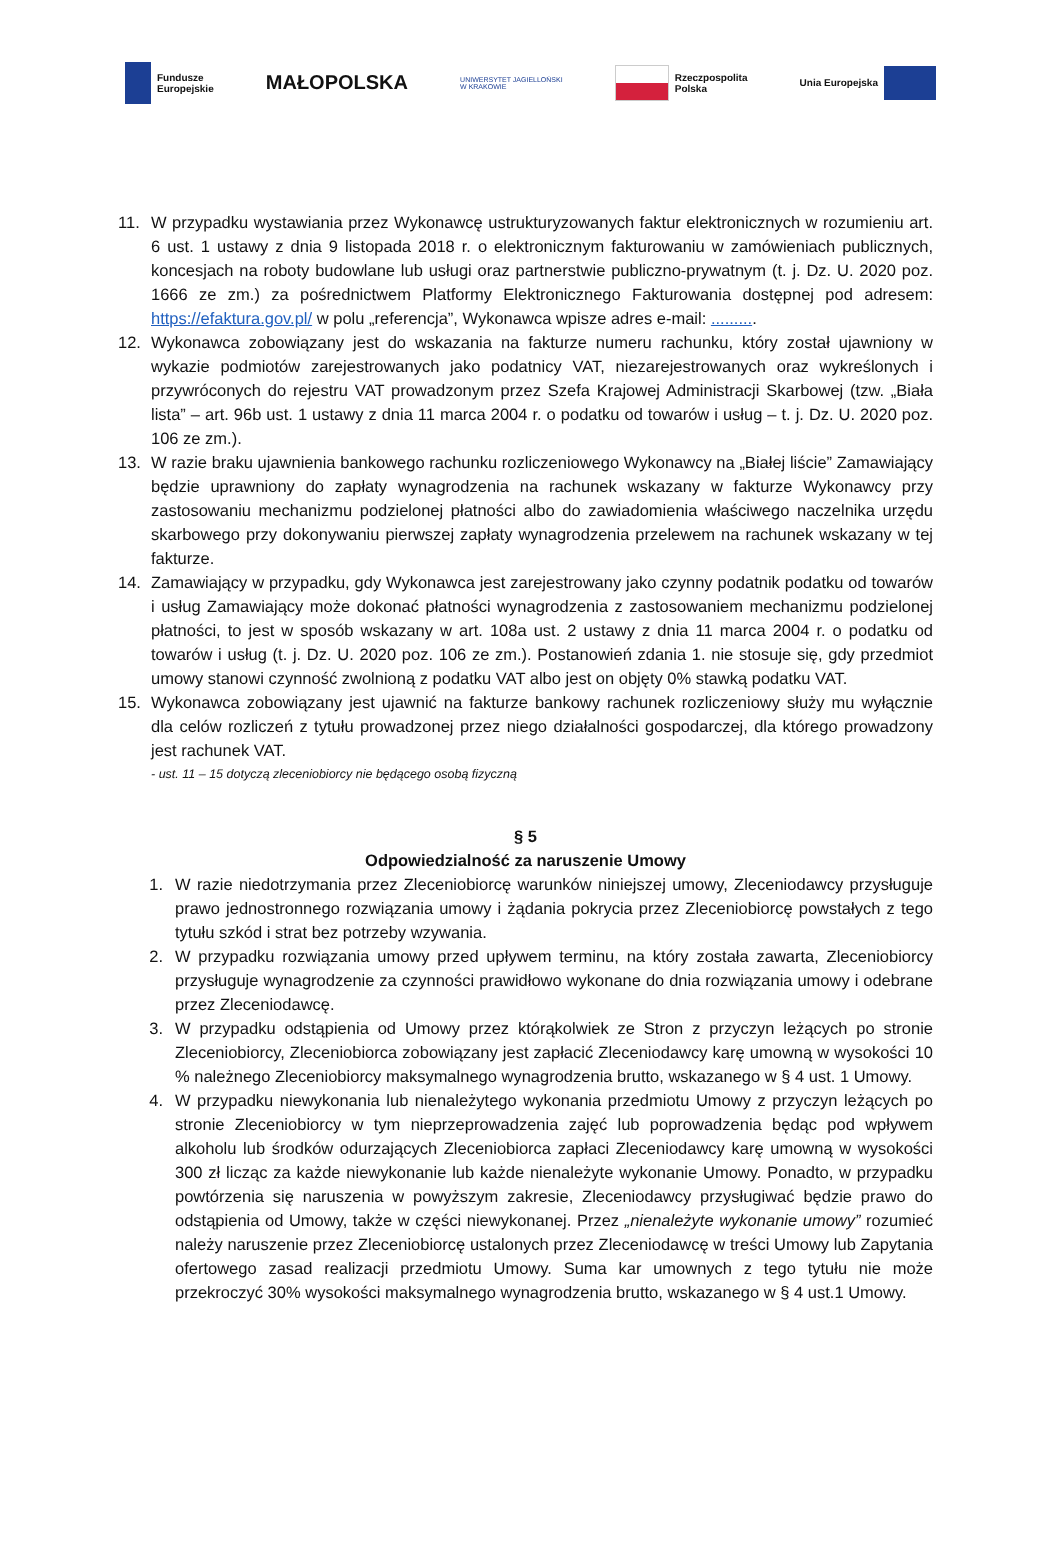Fundusze
Europejskie
MAŁOPOLSKA
UNIWERSYTET JAGIELLOŃSKI
W KRAKOWIE
Rzeczpospolita
Polska
Unia Europejska
11. W przypadku wystawiania przez Wykonawcę ustrukturyzowanych faktur elektronicznych w rozumieniu art. 6 ust. 1 ustawy z dnia 9 listopada 2018 r. o elektronicznym fakturowaniu w zamówieniach publicznych, koncesjach na roboty budowlane lub usługi oraz partnerstwie publiczno-prywatnym (t. j. Dz. U. 2020 poz. 1666 ze zm.) za pośrednictwem Platformy Elektronicznego Fakturowania dostępnej pod adresem: https://efaktura.gov.pl/ w polu „referencja”, Wykonawca wpisze adres e-mail: ..........
12. Wykonawca zobowiązany jest do wskazania na fakturze numeru rachunku, który został ujawniony w wykazie podmiotów zarejestrowanych jako podatnicy VAT, niezarejestrowanych oraz wykreślonych i przywróconych do rejestru VAT prowadzonym przez Szefa Krajowej Administracji Skarbowej (tzw. „Biała lista” – art. 96b ust. 1 ustawy z dnia 11 marca 2004 r. o podatku od towarów i usług – t. j. Dz. U. 2020 poz. 106 ze zm.).
13. W razie braku ujawnienia bankowego rachunku rozliczeniowego Wykonawcy na „Białej liście” Zamawiający będzie uprawniony do zapłaty wynagrodzenia na rachunek wskazany w fakturze Wykonawcy przy zastosowaniu mechanizmu podzielonej płatności albo do zawiadomienia właściwego naczelnika urzędu skarbowego przy dokonywaniu pierwszej zapłaty wynagrodzenia przelewem na rachunek wskazany w tej fakturze.
14. Zamawiający w przypadku, gdy Wykonawca jest zarejestrowany jako czynny podatnik podatku od towarów i usług Zamawiający może dokonać płatności wynagrodzenia z zastosowaniem mechanizmu podzielonej płatności, to jest w sposób wskazany w art. 108a ust. 2 ustawy z dnia 11 marca 2004 r. o podatku od towarów i usług (t. j. Dz. U. 2020 poz. 106 ze zm.). Postanowień zdania 1. nie stosuje się, gdy przedmiot umowy stanowi czynność zwolnioną z podatku VAT albo jest on objęty 0% stawką podatku VAT.
15. Wykonawca zobowiązany jest ujawnić na fakturze bankowy rachunek rozliczeniowy służy mu wyłącznie dla celów rozliczeń z tytułu prowadzonej przez niego działalności gospodarczej, dla którego prowadzony jest rachunek VAT.
- ust. 11 – 15 dotyczą zleceniobiorcy nie będącego osobą fizyczną
§ 5
Odpowiedzialność za naruszenie Umowy
1. W razie niedotrzymania przez Zleceniobiorcę warunków niniejszej umowy, Zleceniodawcy przysługuje prawo jednostronnego rozwiązania umowy i żądania pokrycia przez Zleceniobiorcę powstałych z tego tytułu szkód i strat bez potrzeby wzywania.
2. W przypadku rozwiązania umowy przed upływem terminu, na który została zawarta, Zleceniobiorcy przysługuje wynagrodzenie za czynności prawidłowo wykonane do dnia rozwiązania umowy i odebrane przez Zleceniodawcę.
3. W przypadku odstąpienia od Umowy przez którąkolwiek ze Stron z przyczyn leżących po stronie Zleceniobiorcy, Zleceniobiorca zobowiązany jest zapłacić Zleceniodawcy karę umowną w wysokości 10 % należnego Zleceniobiorcy maksymalnego wynagrodzenia brutto, wskazanego w § 4 ust. 1 Umowy.
4. W przypadku niewykonania lub nienależytego wykonania przedmiotu Umowy z przyczyn leżących po stronie Zleceniobiorcy w tym nieprzeprowadzenia zajęć lub poprowadzenia będąc pod wpływem alkoholu lub środków odurzających Zleceniobiorca zapłaci Zleceniodawcy karę umowną w wysokości 300 zł licząc za każde niewykonanie lub każde nienależyte wykonanie Umowy. Ponadto, w przypadku powtórzenia się naruszenia w powyższym zakresie, Zleceniodawcy przysługiwać będzie prawo do odstąpienia od Umowy, także w części niewykonanej. Przez „nienależyte wykonanie umowy” rozumieć należy naruszenie przez Zleceniobiorcę ustalonych przez Zleceniodawcę w treści Umowy lub Zapytania ofertowego zasad realizacji przedmiotu Umowy. Suma kar umownych z tego tytułu nie może przekroczyć 30% wysokości maksymalnego wynagrodzenia brutto, wskazanego w § 4 ust.1 Umowy.